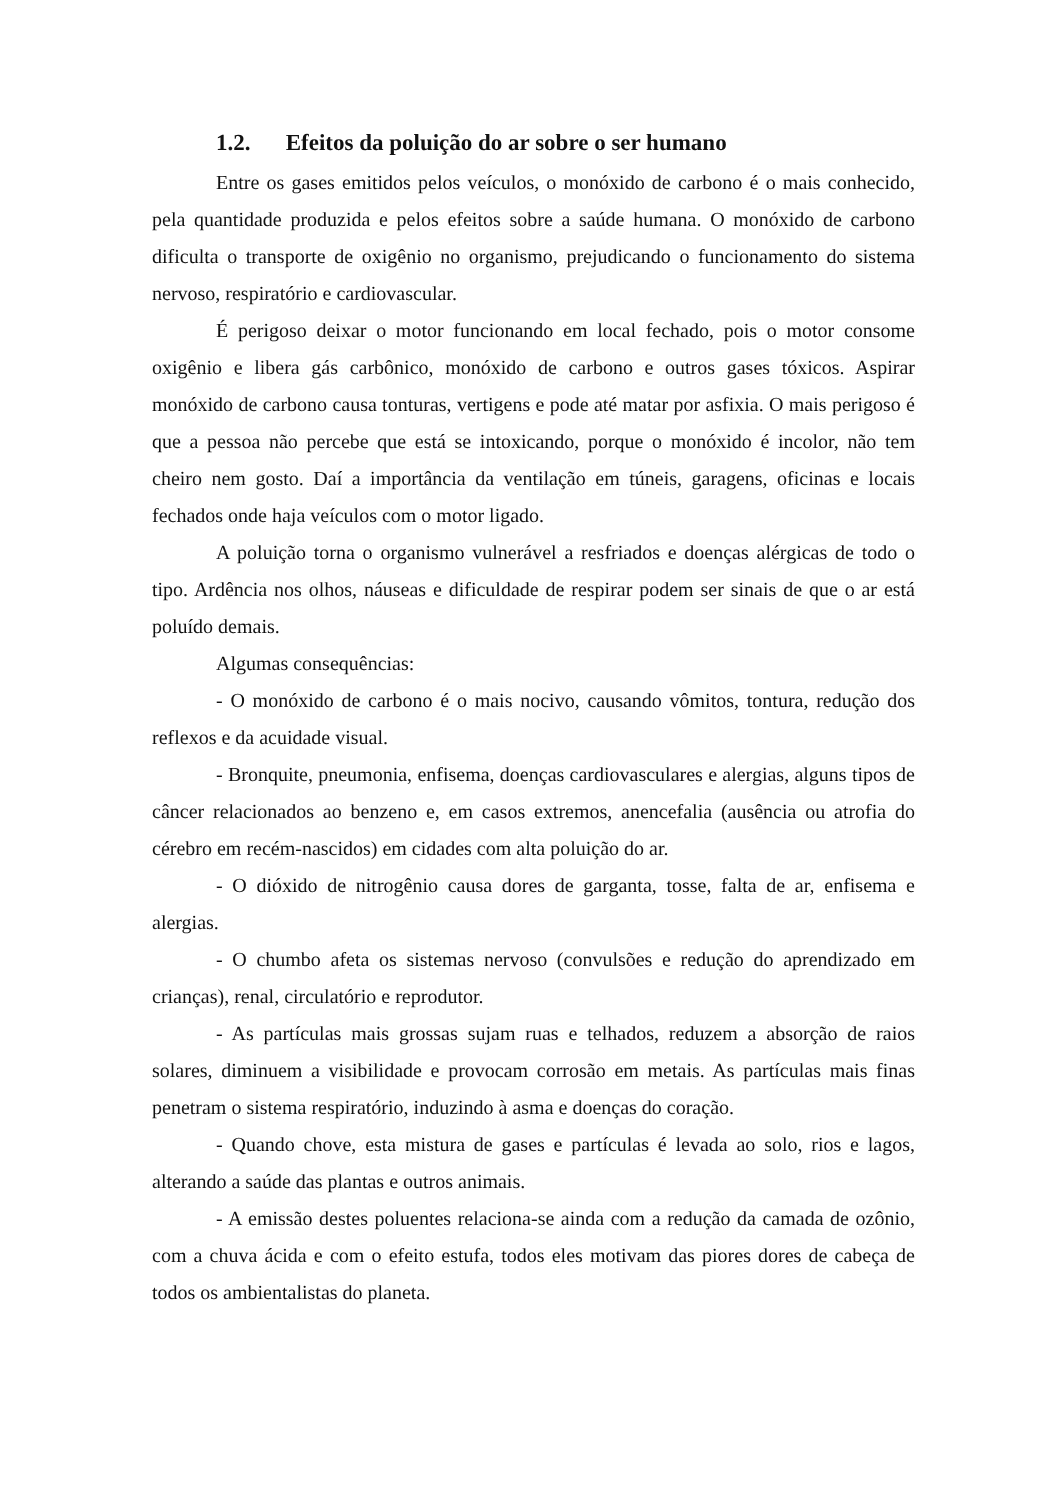1.2. Efeitos da poluição do ar sobre o ser humano
Entre os gases emitidos pelos veículos, o monóxido de carbono é o mais conhecido, pela quantidade produzida e pelos efeitos sobre a saúde humana. O monóxido de carbono dificulta o transporte de oxigênio no organismo, prejudicando o funcionamento do sistema nervoso, respiratório e cardiovascular.
É perigoso deixar o motor funcionando em local fechado, pois o motor consome oxigênio e libera gás carbônico, monóxido de carbono e outros gases tóxicos. Aspirar monóxido de carbono causa tonturas, vertigens e pode até matar por asfixia. O mais perigoso é que a pessoa não percebe que está se intoxicando, porque o monóxido é incolor, não tem cheiro nem gosto. Daí a importância da ventilação em túneis, garagens, oficinas e locais fechados onde haja veículos com o motor ligado.
A poluição torna o organismo vulnerável a resfriados e doenças alérgicas de todo o tipo. Ardência nos olhos, náuseas e dificuldade de respirar podem ser sinais de que o ar está poluído demais.
Algumas consequências:
- O monóxido de carbono é o mais nocivo, causando vômitos, tontura, redução dos reflexos e da acuidade visual.
- Bronquite, pneumonia, enfisema, doenças cardiovasculares e alergias, alguns tipos de câncer relacionados ao benzeno e, em casos extremos, anencefalia (ausência ou atrofia do cérebro em recém-nascidos) em cidades com alta poluição do ar.
- O dióxido de nitrogênio causa dores de garganta, tosse, falta de ar, enfisema e alergias.
- O chumbo afeta os sistemas nervoso (convulsões e redução do aprendizado em crianças), renal, circulatório e reprodutor.
- As partículas mais grossas sujam ruas e telhados, reduzem a absorção de raios solares, diminuem a visibilidade e provocam corrosão em metais. As partículas mais finas penetram o sistema respiratório, induzindo à asma e doenças do coração.
- Quando chove, esta mistura de gases e partículas é levada ao solo, rios e lagos, alterando a saúde das plantas e outros animais.
- A emissão destes poluentes relaciona-se ainda com a redução da camada de ozônio, com a chuva ácida e com o efeito estufa, todos eles motivam das piores dores de cabeça de todos os ambientalistas do planeta.